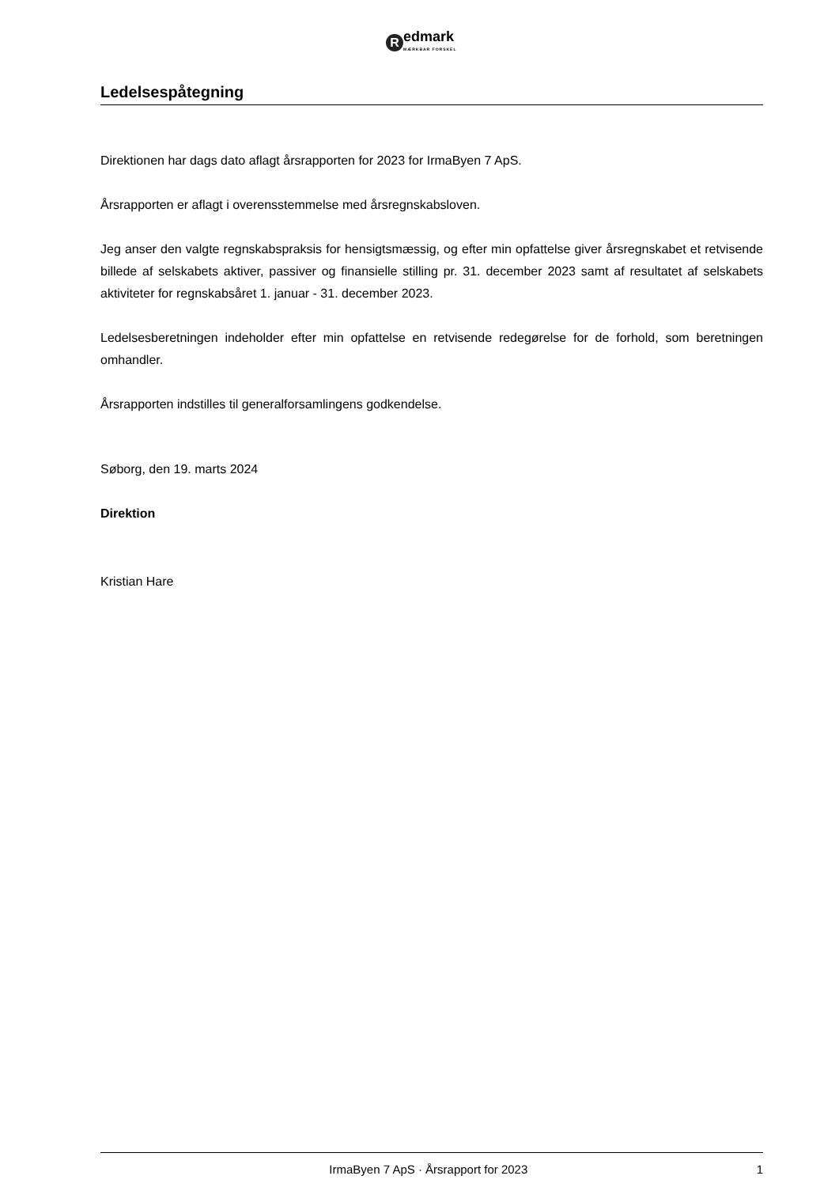R
edmark
MÆRKBAR FORSKEL
Ledelsespåtegning
Direktionen har dags dato aflagt årsrapporten for 2023 for IrmaByen 7 ApS.
Årsrapporten er aflagt i overensstemmelse med årsregnskabsloven.
Jeg anser den valgte regnskabspraksis for hensigtsmæssig, og efter min opfattelse giver årsregnskabet et retvisende billede af selskabets aktiver, passiver og finansielle stilling pr. 31. december 2023 samt af resultatet af selskabets aktiviteter for regnskabsåret 1. januar - 31. december 2023.
Ledelsesberetningen indeholder efter min opfattelse en retvisende redegørelse for de forhold, som beretningen omhandler.
Årsrapporten indstilles til generalforsamlingens godkendelse.
Søborg, den 19. marts 2024
Direktion
Kristian Hare
IrmaByen 7 ApS · Årsrapport for 2023 1